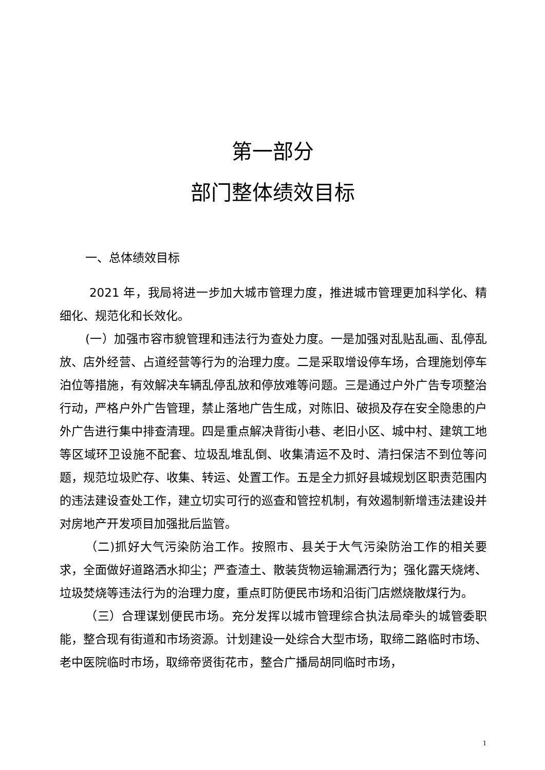第一部分
部门整体绩效目标
一、总体绩效目标
2021 年，我局将进一步加大城市管理力度，推进城市管理更加科学化、精细化、规范化和长效化。
(一）加强市容市貌管理和违法行为查处力度。一是加强对乱贴乱画、乱停乱放、店外经营、占道经营等行为的治理力度。二是采取增设停车场，合理施划停车泊位等措施，有效解决车辆乱停乱放和停放难等问题。三是通过户外广告专项整治行动，严格户外广告管理，禁止落地广告生成，对陈旧、破损及存在安全隐患的户外广告进行集中排查清理。四是重点解决背街小巷、老旧小区、城中村、建筑工地等区域环卫设施不配套、垃圾乱堆乱倒、收集清运不及时、清扫保洁不到位等问题，规范垃圾贮存、收集、转运、处置工作。五是全力抓好县城规划区职责范围内的违法建设查处工作，建立切实可行的巡查和管控机制，有效遏制新增违法建设并对房地产开发项目加强批后监管。
（二)抓好大气污染防治工作。按照市、县关于大气污染防治工作的相关要求，全面做好道路洒水抑尘；严查渣土、散装货物运输漏洒行为；强化露天烧烤、垃圾焚烧等违法行为的治理力度，重点盯防便民市场和沿街门店燃烧散煤行为。
（三）合理谋划便民市场。充分发挥以城市管理综合执法局牵头的城管委职能，整合现有街道和市场资源。计划建设一处综合大型市场，取缔二路临时市场、老中医院临时市场，取缔帝贤街花市，整合广播局胡同临时市场，
1